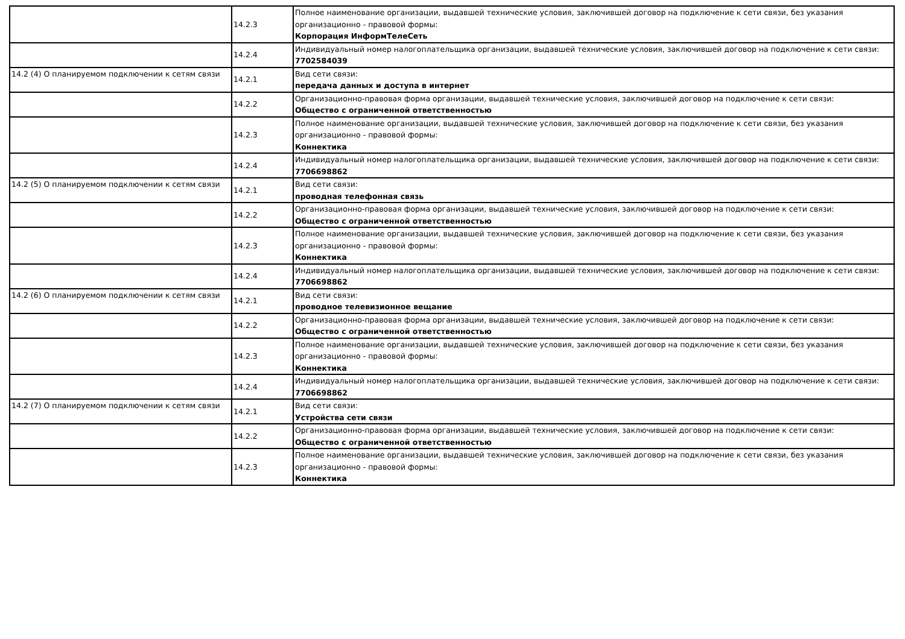| | 14.2.3 | Полное наименование организации, выдавшей технические условия, заключившей договор на подключение к сети связи, без указания организационно - правовой формы: Корпорация ИнформТелеСеть |
| | 14.2.4 | Индивидуальный номер налогоплательщика организации, выдавшей технические условия, заключившей договор на подключение к сети связи: 7702584039 |
| 14.2 (4) О планируемом подключении к сетям связи | 14.2.1 | Вид сети связи: передача данных и доступа в интернет |
| | 14.2.2 | Организационно-правовая форма организации, выдавшей технические условия, заключившей договор на подключение к сети связи: Общество с ограниченной ответственностью |
| | 14.2.3 | Полное наименование организации, выдавшей технические условия, заключившей договор на подключение к сети связи, без указания организационно - правовой формы: Коннектика |
| | 14.2.4 | Индивидуальный номер налогоплательщика организации, выдавшей технические условия, заключившей договор на подключение к сети связи: 7706698862 |
| 14.2 (5) О планируемом подключении к сетям связи | 14.2.1 | Вид сети связи: проводная телефонная связь |
| | 14.2.2 | Организационно-правовая форма организации, выдавшей технические условия, заключившей договор на подключение к сети связи: Общество с ограниченной ответственностью |
| | 14.2.3 | Полное наименование организации, выдавшей технические условия, заключившей договор на подключение к сети связи, без указания организационно - правовой формы: Коннектика |
| | 14.2.4 | Индивидуальный номер налогоплательщика организации, выдавшей технические условия, заключившей договор на подключение к сети связи: 7706698862 |
| 14.2 (6) О планируемом подключении к сетям связи | 14.2.1 | Вид сети связи: проводное телевизионное вещание |
| | 14.2.2 | Организационно-правовая форма организации, выдавшей технические условия, заключившей договор на подключение к сети связи: Общество с ограниченной ответственностью |
| | 14.2.3 | Полное наименование организации, выдавшей технические условия, заключившей договор на подключение к сети связи, без указания организационно - правовой формы: Коннектика |
| | 14.2.4 | Индивидуальный номер налогоплательщика организации, выдавшей технические условия, заключившей договор на подключение к сети связи: 7706698862 |
| 14.2 (7) О планируемом подключении к сетям связи | 14.2.1 | Вид сети связи: Устройства сети связи |
| | 14.2.2 | Организационно-правовая форма организации, выдавшей технические условия, заключившей договор на подключение к сети связи: Общество с ограниченной ответственностью |
| | 14.2.3 | Полное наименование организации, выдавшей технические условия, заключившей договор на подключение к сети связи, без указания организационно - правовой формы: Коннектика |